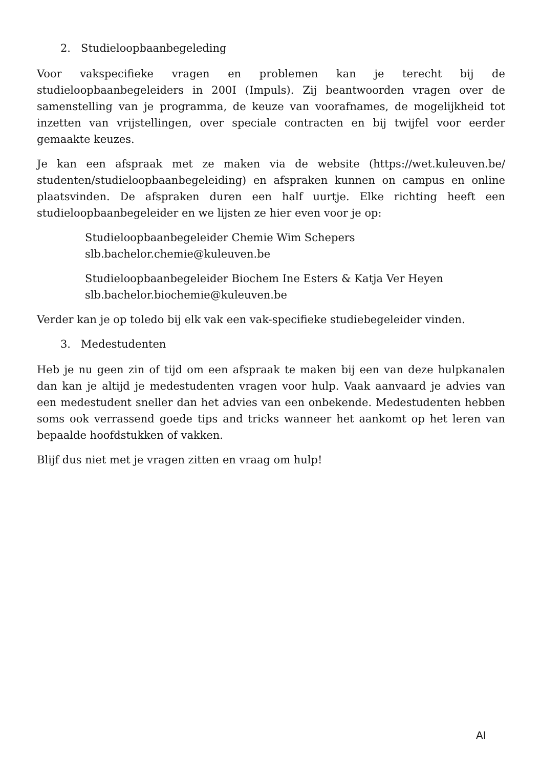2. Studieloopbaanbegeleding
Voor vakspecifieke vragen en problemen kan je terecht bij de studieloopbaanbegeleiders in 200I (Impuls). Zij beantwoorden vragen over de samenstelling van je programma, de keuze van voorafnames, de mogelijkheid tot inzetten van vrijstellingen, over speciale contracten en bij twijfel voor eerder gemaakte keuzes.
Je kan een afspraak met ze maken via de website (https://wet.kuleuven.be/ studenten/studieloopbaanbegeleiding) en afspraken kunnen on campus en online plaatsvinden. De afspraken duren een half uurtje. Elke richting heeft een studieloopbaanbegeleider en we lijsten ze hier even voor je op:
Studieloopbaanbegeleider Chemie Wim Schepers
slb.bachelor.chemie@kuleuven.be
Studieloopbaanbegeleider Biochem Ine Esters & Katja Ver Heyen
slb.bachelor.biochemie@kuleuven.be
Verder kan je op toledo bij elk vak een vak-specifieke studiebegeleider vinden.
3. Medestudenten
Heb je nu geen zin of tijd om een afspraak te maken bij een van deze hulpkanalen dan kan je altijd je medestudenten vragen voor hulp. Vaak aanvaard je advies van een medestudent sneller dan het advies van een onbekende. Medestudenten hebben soms ook verrassend goede tips and tricks wanneer het aankomt op het leren van bepaalde hoofdstukken of vakken.
Blijf dus niet met je vragen zitten en vraag om hulp!
AI